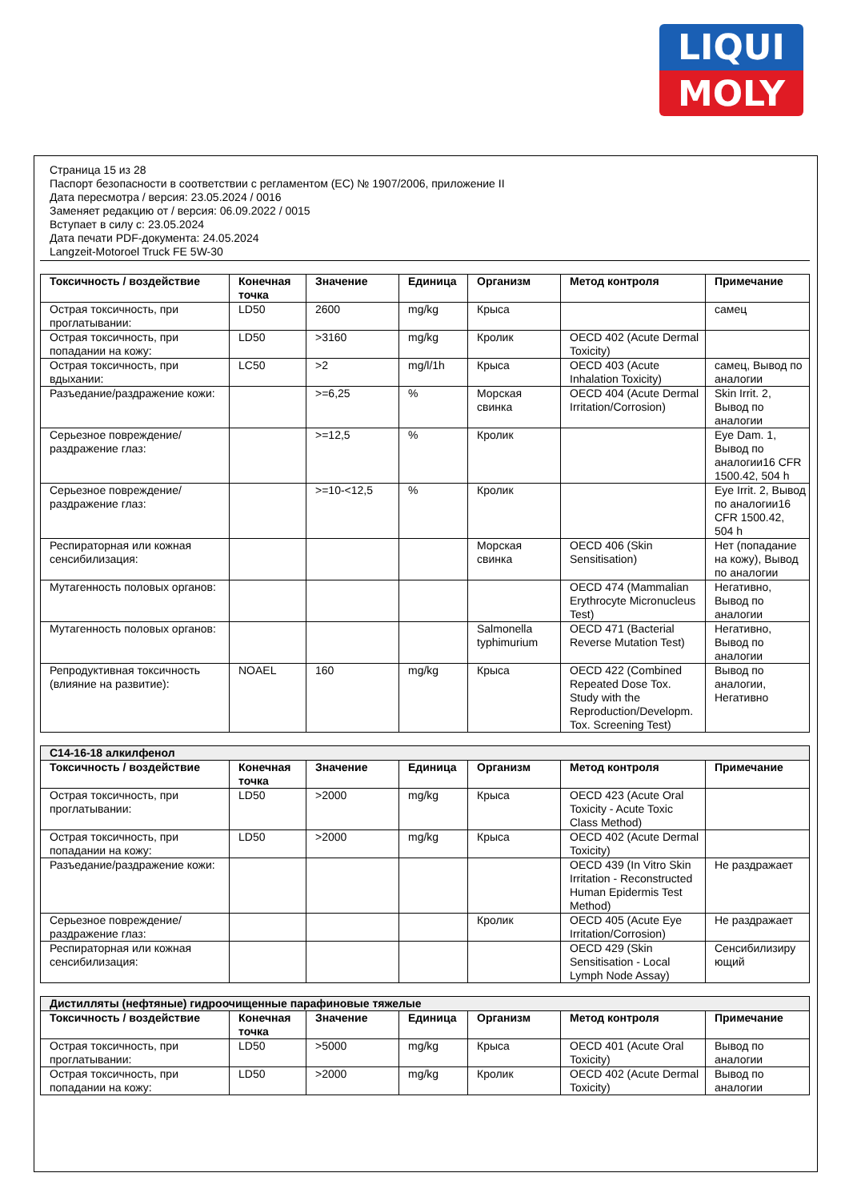LIQUI
MOLY
Страница 15 из 28
Паспорт безопасности в соответствии с регламентом (ЕС) № 1907/2006, приложение II
Дата пересмотра / версия: 23.05.2024 / 0016
Заменяет редакцию от / версия: 06.09.2022 / 0015
Вступает в силу с: 23.05.2024
Дата печати PDF-документа: 24.05.2024
Langzeit-Motoroel Truck FE 5W-30
| Токсичность / воздействие | Конечная точка | Значение | Единица | Организм | Метод контроля | Примечание |
| --- | --- | --- | --- | --- | --- | --- |
| Острая токсичность, при проглатывании: | LD50 | 2600 | mg/kg | Крыса | | самец |
| Острая токсичность, при попадании на кожу: | LD50 | >3160 | mg/kg | Кролик | OECD 402 (Acute Dermal Toxicity) | |
| Острая токсичность, при вдыхании: | LC50 | >2 | mg/l/1h | Крыса | OECD 403 (Acute Inhalation Toxicity) | самец, Вывод по аналогии |
| Разъедание/раздражение кожи: | | >=6,25 | % | Морская свинка | OECD 404 (Acute Dermal Irritation/Corrosion) | Skin Irrit. 2, Вывод по аналогии |
| Серьезное повреждение/раздражение глаз: | | >=12,5 | % | Кролик | | Eye Dam. 1, Вывод по аналогии16 CFR 1500.42, 504 h |
| Серьезное повреждение/раздражение глаз: | | >=10-<12,5 | % | Кролик | | Eye Irrit. 2, Вывод по аналогии16 CFR 1500.42, 504 h |
| Респираторная или кожная сенсибилизация: | | | | Морская свинка | OECD 406 (Skin Sensitisation) | Нет (попадание на кожу), Вывод по аналогии |
| Мутагенность половых органов: | | | | | OECD 474 (Mammalian Erythrocyte Micronucleus Test) | Негативно, Вывод по аналогии |
| Мутагенность половых органов: | | | | Salmonella typhimurium | OECD 471 (Bacterial Reverse Mutation Test) | Негативно, Вывод по аналогии |
| Репродуктивная токсичность (влияние на развитие): | NOAEL | 160 | mg/kg | Крыса | OECD 422 (Combined Repeated Dose Tox. Study with the Reproduction/Developm. Tox. Screening Test) | Вывод по аналогии, Негативно |
| C14-16-18 алкилфенол | | | | | | |
| Токсичность / воздействие | Конечная точка | Значение | Единица | Организм | Метод контроля | Примечание |
| Острая токсичность, при проглатывании: | LD50 | >2000 | mg/kg | Крыса | OECD 423 (Acute Oral Toxicity - Acute Toxic Class Method) | |
| Острая токсичность, при попадании на кожу: | LD50 | >2000 | mg/kg | Крыса | OECD 402 (Acute Dermal Toxicity) | |
| Разъедание/раздражение кожи: | | | | | OECD 439 (In Vitro Skin Irritation - Reconstructed Human Epidermis Test Method) | Не раздражает |
| Серьезное повреждение/раздражение глаз: | | | | Кролик | OECD 405 (Acute Eye Irritation/Corrosion) | Не раздражает |
| Респираторная или кожная сенсибилизация: | | | | | OECD 429 (Skin Sensitisation - Local Lymph Node Assay) | Сенсибилизиру ющий |
| Дистилляты (нефтяные) гидроочищенные парафиновые тяжелые | | | | | | |
| Токсичность / воздействие | Конечная точка | Значение | Единица | Организм | Метод контроля | Примечание |
| Острая токсичность, при проглатывании: | LD50 | >5000 | mg/kg | Крыса | OECD 401 (Acute Oral Toxicity) | Вывод по аналогии |
| Острая токсичность, при попадании на кожу: | LD50 | >2000 | mg/kg | Кролик | OECD 402 (Acute Dermal Toxicity) | Вывод по аналогии |